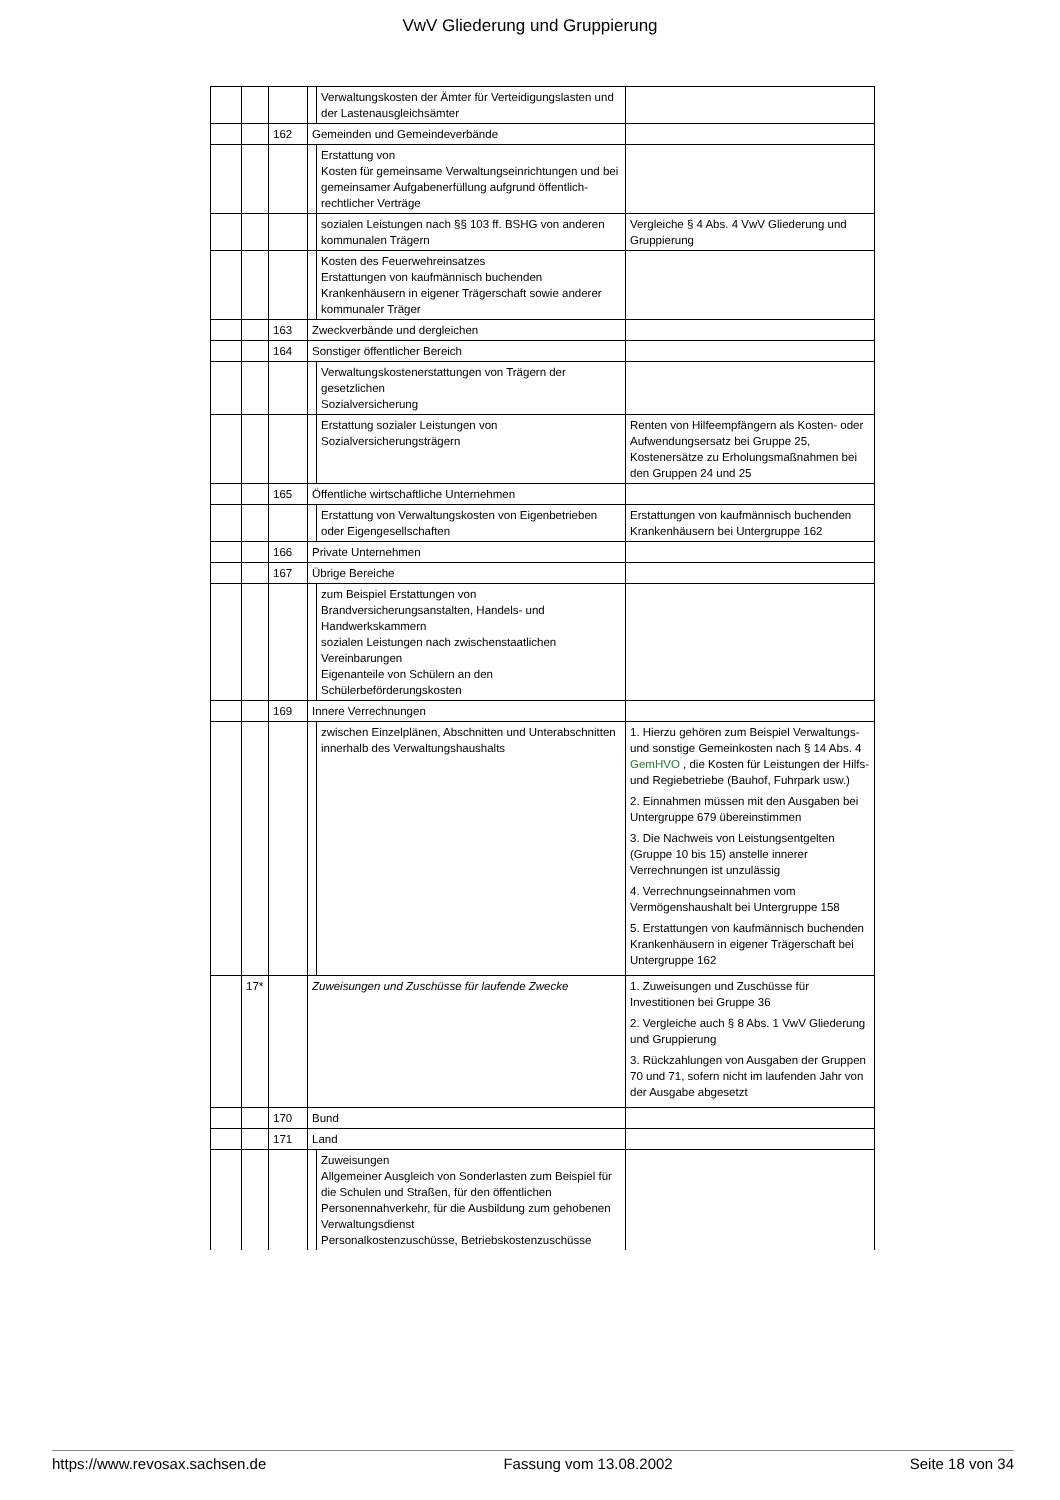VwV Gliederung und Gruppierung
| | | | | Verwaltungskosten der Ämter für Verteidigungslasten und der Lastenausgleichsämter | |
| | | 162 | Gemeinden und Gemeindeverbände | | |
| | | | | Erstattung von Kosten für gemeinsame Verwaltungseinrichtungen und bei gemeinsamer Aufgabenerfüllung aufgrund öffentlich-rechtlicher Verträge | |
| | | | | sozialen Leistungen nach §§ 103 ff. BSHG von anderen kommunalen Trägern | Vergleiche § 4 Abs. 4 VwV Gliederung und Gruppierung |
| | | | | Kosten des Feuerwehreinsatzes Erstattungen von kaufmännisch buchenden Krankenhäusern in eigener Trägerschaft sowie anderer kommunaler Träger | |
| | | 163 | Zweckverbände und dergleichen | | |
| | | 164 | Sonstiger öffentlicher Bereich | | |
| | | | | Verwaltungskostenerstattungen von Trägern der gesetzlichen Sozialversicherung | |
| | | | | Erstattung sozialer Leistungen von Sozialversicherungsträgern | Renten von Hilfeempfängern als Kosten- oder Aufwendungsersatz bei Gruppe 25, Kostenersätze zu Erholungsmaßnahmen bei den Gruppen 24 und 25 |
| | | 165 | Öffentliche wirtschaftliche Unternehmen | | |
| | | | | Erstattung von Verwaltungskosten von Eigenbetrieben oder Eigengesellschaften | Erstattungen von kaufmännisch buchenden Krankenhäusern bei Untergruppe 162 |
| | | 166 | Private Unternehmen | | |
| | | 167 | Übrige Bereiche | | |
| | | | | zum Beispiel Erstattungen von Brandversicherungsanstalten, Handels- und Handwerkskammern sozialen Leistungen nach zwischenstaatlichen Vereinbarungen Eigenanteile von Schülern an den Schülerbeförderungskosten | |
| | | 169 | Innere Verrechnungen | | |
| | | | | zwischen Einzelplänen, Abschnitten und Unterabschnitten innerhalb des Verwaltungshaushalts | 1. Hierzu gehören zum Beispiel Verwaltungs- und sonstige Gemeinkosten nach § 14 Abs. 4 GemHVO , die Kosten für Leistungen der Hilfs- und Regiebetriebe (Bauhof, Fuhrpark usw.) 2. Einnahmen müssen mit den Ausgaben bei Untergruppe 679 übereinstimmen 3. Die Nachweis von Leistungsentgelten (Gruppe 10 bis 15) anstelle innerer Verrechnungen ist unzulässig 4. Verrechnungseinnahmen vom Vermögenshaushalt bei Untergruppe 158 5. Erstattungen von kaufmännisch buchenden Krankenhäusern in eigener Trägerschaft bei Untergruppe 162 |
| | 17* | | Zuweisungen und Zuschüsse für laufende Zwecke | | 1. Zuweisungen und Zuschüsse für Investitionen bei Gruppe 36 2. Vergleiche auch § 8 Abs. 1 VwV Gliederung und Gruppierung 3. Rückzahlungen von Ausgaben der Gruppen 70 und 71, sofern nicht im laufenden Jahr von der Ausgabe abgesetzt |
| | | 170 | Bund | | |
| | | 171 | Land | | |
| | | | | Zuweisungen Allgemeiner Ausgleich von Sonderlasten zum Beispiel für die Schulen und Straßen, für den öffentlichen Personennahverkehr, für die Ausbildung zum gehobenen Verwaltungsdienst Personalkostenzuschüsse, Betriebskostenzuschüsse | |
https://www.revosax.sachsen.de Fassung vom 13.08.2002 Seite 18 von 34